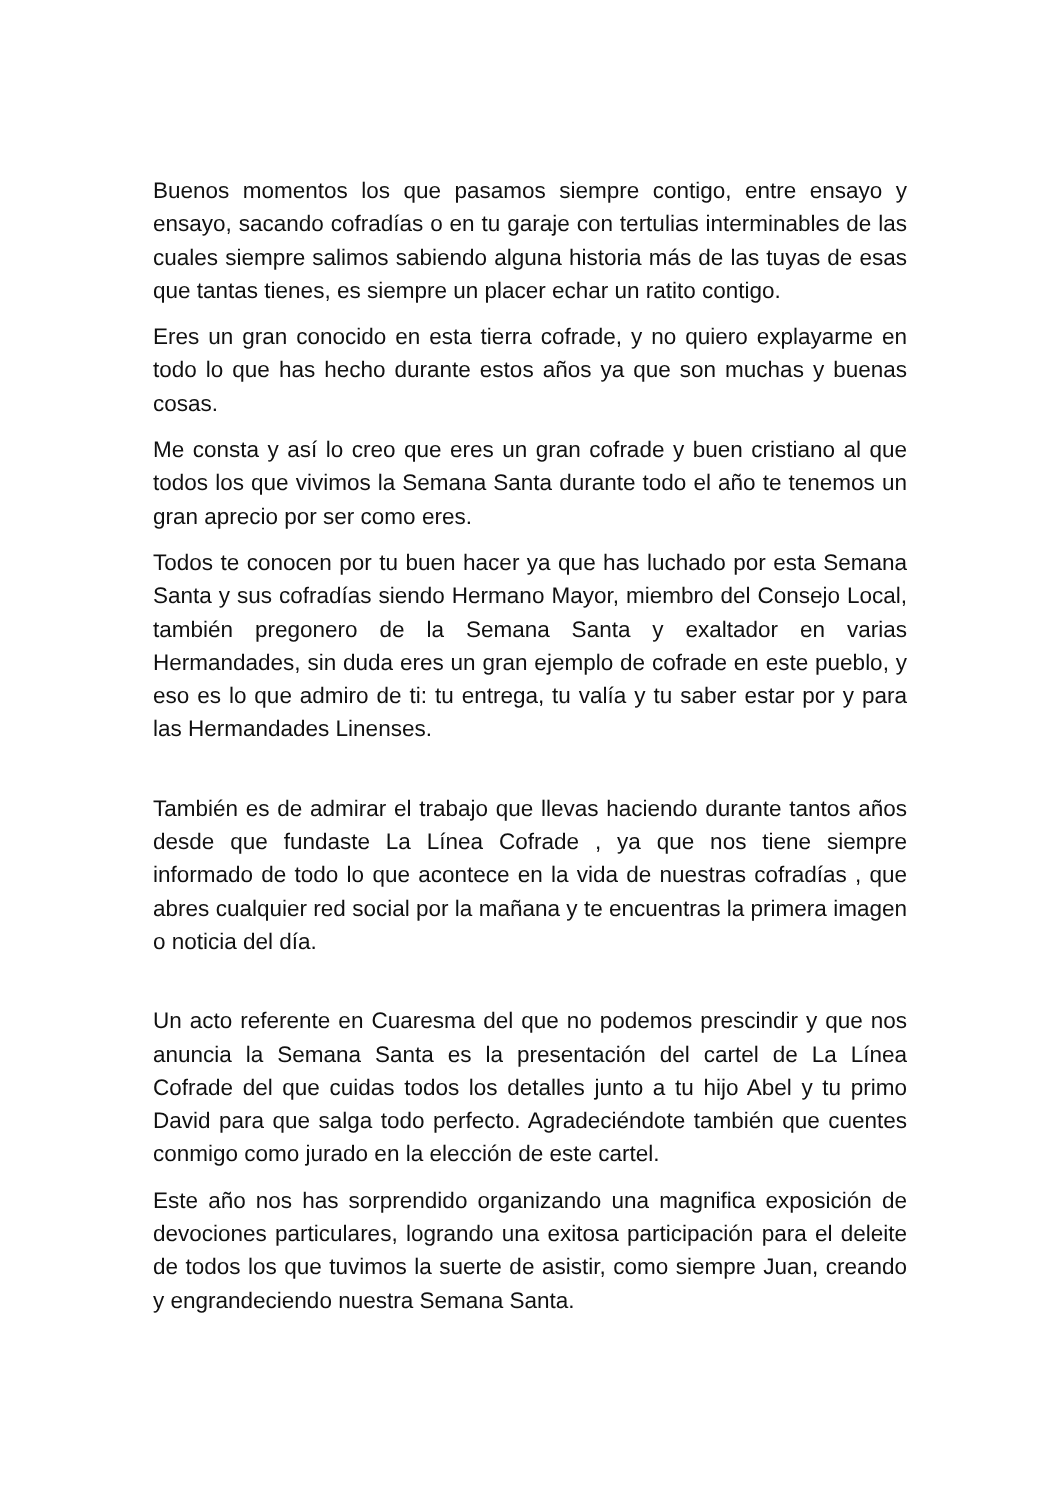Buenos momentos los que pasamos siempre contigo, entre ensayo y ensayo, sacando cofradías o en tu garaje con tertulias interminables de las cuales siempre salimos sabiendo alguna historia más de las tuyas de esas que tantas tienes, es siempre un placer echar un ratito contigo.
Eres un gran conocido en esta tierra cofrade, y no quiero explayarme en todo lo que has hecho durante estos años ya que son muchas y buenas cosas.
Me consta y así lo creo que eres un gran cofrade y buen cristiano al que todos los que vivimos la Semana Santa durante todo el año te tenemos un gran aprecio por ser como eres.
Todos te conocen por tu buen hacer ya que has luchado por esta Semana Santa y sus cofradías siendo Hermano Mayor, miembro del Consejo Local, también pregonero de la Semana Santa y exaltador en varias Hermandades, sin duda eres un gran ejemplo de cofrade en este pueblo, y eso es lo que admiro de ti: tu entrega, tu valía y tu saber estar por y para las Hermandades Linenses.
También es de admirar el trabajo que llevas haciendo durante tantos años desde que fundaste La Línea Cofrade , ya que nos tiene siempre informado de todo lo que acontece en la vida de nuestras cofradías , que abres cualquier red social por la mañana y te encuentras la primera imagen o noticia del día.
Un acto referente en Cuaresma del que no podemos prescindir y que nos anuncia la Semana Santa es la presentación del cartel de La Línea Cofrade del que cuidas todos los detalles junto a tu hijo Abel y tu primo David para que salga todo perfecto. Agradeciéndote también que cuentes conmigo como jurado en la elección de este cartel.
Este año nos has sorprendido organizando una magnifica exposición de devociones particulares, logrando una exitosa participación para el deleite de todos los que tuvimos la suerte de asistir, como siempre Juan, creando y engrandeciendo nuestra Semana Santa.